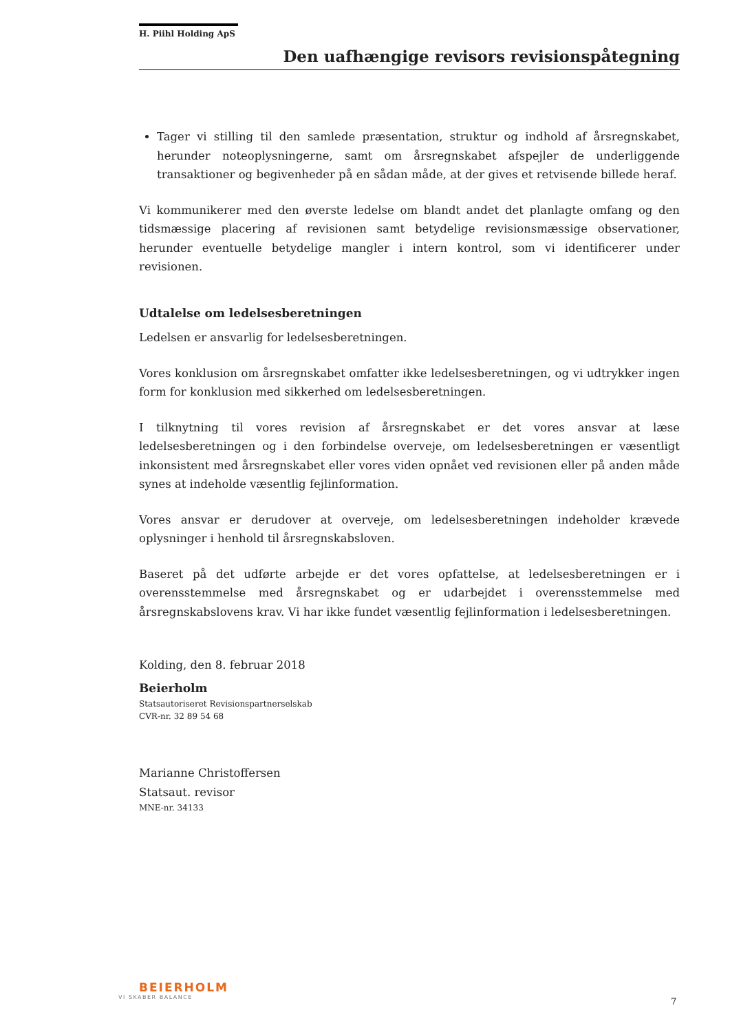H. Piihl Holding ApS
Den uafhængige revisors revisionspåtegning
Tager vi stilling til den samlede præsentation, struktur og indhold af årsregnskabet, herunder noteoplysningerne, samt om årsregnskabet afspejler de underliggende transaktioner og begivenheder på en sådan måde, at der gives et retvisende billede heraf.
Vi kommunikerer med den øverste ledelse om blandt andet det planlagte omfang og den tidsmæssige placering af revisionen samt betydelige revisionsmæssige observationer, herunder eventuelle betydelige mangler i intern kontrol, som vi identificerer under revisionen.
Udtalelse om ledelsesberetningen
Ledelsen er ansvarlig for ledelsesberetningen.
Vores konklusion om årsregnskabet omfatter ikke ledelsesberetningen, og vi udtrykker ingen form for konklusion med sikkerhed om ledelsesberetningen.
I tilknytning til vores revision af årsregnskabet er det vores ansvar at læse ledelsesberetningen og i den forbindelse overveje, om ledelsesberetningen er væsentligt inkonsistent med årsregnskabet eller vores viden opnået ved revisionen eller på anden måde synes at indeholde væsentlig fejlinformation.
Vores ansvar er derudover at overveje, om ledelsesberetningen indeholder krævede oplysninger i henhold til årsregnskabsloven.
Baseret på det udførte arbejde er det vores opfattelse, at ledelsesberetningen er i overensstemmelse med årsregnskabet og er udarbejdet i overensstemmelse med årsregnskabslovens krav. Vi har ikke fundet væsentlig fejlinformation i ledelsesberetningen.
Kolding, den 8. februar 2018
Beierholm
Statsautoriseret Revisionspartnerselskab
CVR-nr. 32 89 54 68
Marianne Christoffersen
Statsaut. revisor
MNE-nr. 34133
BEIERHOLM
VI SKABER BALANCE
7